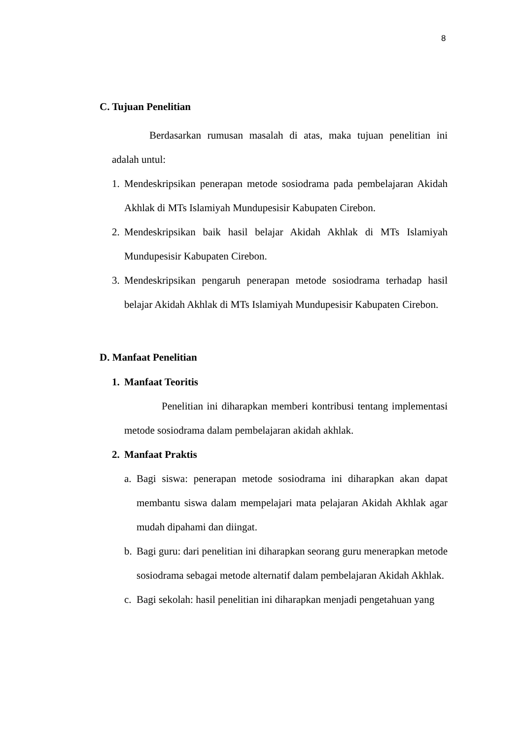8
C. Tujuan Penelitian
Berdasarkan rumusan masalah di atas, maka tujuan penelitian ini adalah untul:
1. Mendeskripsikan penerapan metode sosiodrama pada pembelajaran Akidah Akhlak di MTs Islamiyah Mundupesisir Kabupaten Cirebon.
2. Mendeskripsikan baik hasil belajar Akidah Akhlak di MTs Islamiyah Mundupesisir Kabupaten Cirebon.
3. Mendeskripsikan pengaruh penerapan metode sosiodrama terhadap hasil belajar Akidah Akhlak di MTs Islamiyah Mundupesisir Kabupaten Cirebon.
D. Manfaat Penelitian
1. Manfaat Teoritis
Penelitian ini diharapkan memberi kontribusi tentang implementasi metode sosiodrama dalam pembelajaran akidah akhlak.
2. Manfaat Praktis
a. Bagi siswa: penerapan metode sosiodrama ini diharapkan akan dapat membantu siswa dalam mempelajari mata pelajaran Akidah Akhlak agar mudah dipahami dan diingat.
b. Bagi guru: dari penelitian ini diharapkan seorang guru menerapkan metode sosiodrama sebagai metode alternatif dalam pembelajaran Akidah Akhlak.
c. Bagi sekolah: hasil penelitian ini diharapkan menjadi pengetahuan yang